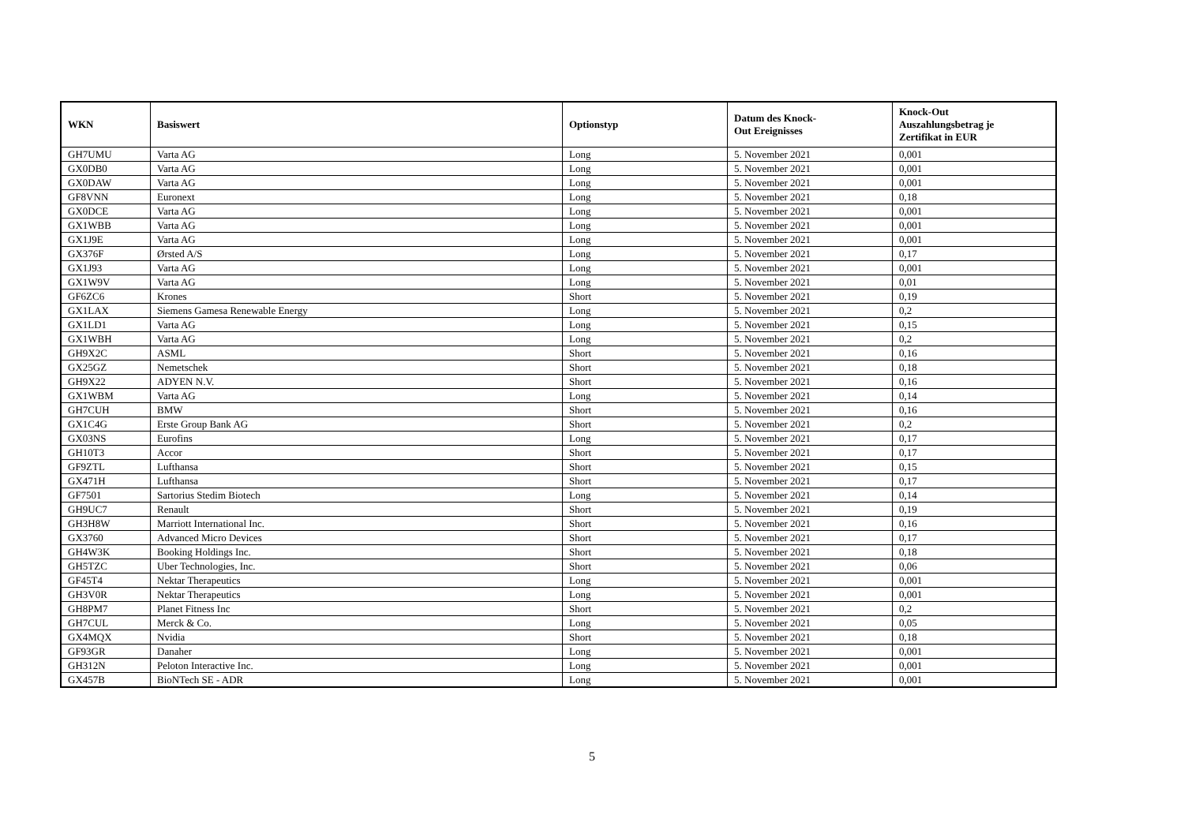| WKN | Basiswert | Optionstyp | Datum des Knock- Out Ereignisses | Knock-Out Auszahlungsbetrag je Zertifikat in EUR |
| --- | --- | --- | --- | --- |
| GH7UMU | Varta AG | Long | 5. November 2021 | 0,001 |
| GX0DB0 | Varta AG | Long | 5. November 2021 | 0,001 |
| GX0DAW | Varta AG | Long | 5. November 2021 | 0,001 |
| GF8VNN | Euronext | Long | 5. November 2021 | 0,18 |
| GX0DCE | Varta AG | Long | 5. November 2021 | 0,001 |
| GX1WBB | Varta AG | Long | 5. November 2021 | 0,001 |
| GX1J9E | Varta AG | Long | 5. November 2021 | 0,001 |
| GX376F | Ørsted A/S | Long | 5. November 2021 | 0,17 |
| GX1J93 | Varta AG | Long | 5. November 2021 | 0,001 |
| GX1W9V | Varta AG | Long | 5. November 2021 | 0,01 |
| GF6ZC6 | Krones | Short | 5. November 2021 | 0,19 |
| GX1LAX | Siemens Gamesa Renewable Energy | Long | 5. November 2021 | 0,2 |
| GX1LD1 | Varta AG | Long | 5. November 2021 | 0,15 |
| GX1WBH | Varta AG | Long | 5. November 2021 | 0,2 |
| GH9X2C | ASML | Short | 5. November 2021 | 0,16 |
| GX25GZ | Nemetschek | Short | 5. November 2021 | 0,18 |
| GH9X22 | ADYEN N.V. | Short | 5. November 2021 | 0,16 |
| GX1WBM | Varta AG | Long | 5. November 2021 | 0,14 |
| GH7CUH | BMW | Short | 5. November 2021 | 0,16 |
| GX1C4G | Erste Group Bank AG | Short | 5. November 2021 | 0,2 |
| GX03NS | Eurofins | Long | 5. November 2021 | 0,17 |
| GH10T3 | Accor | Short | 5. November 2021 | 0,17 |
| GF9ZTL | Lufthansa | Short | 5. November 2021 | 0,15 |
| GX471H | Lufthansa | Short | 5. November 2021 | 0,17 |
| GF7501 | Sartorius Stedim Biotech | Long | 5. November 2021 | 0,14 |
| GH9UC7 | Renault | Short | 5. November 2021 | 0,19 |
| GH3H8W | Marriott International Inc. | Short | 5. November 2021 | 0,16 |
| GX3760 | Advanced Micro Devices | Short | 5. November 2021 | 0,17 |
| GH4W3K | Booking Holdings Inc. | Short | 5. November 2021 | 0,18 |
| GH5TZC | Uber Technologies, Inc. | Short | 5. November 2021 | 0,06 |
| GF45T4 | Nektar Therapeutics | Long | 5. November 2021 | 0,001 |
| GH3V0R | Nektar Therapeutics | Long | 5. November 2021 | 0,001 |
| GH8PM7 | Planet Fitness Inc | Short | 5. November 2021 | 0,2 |
| GH7CUL | Merck & Co. | Long | 5. November 2021 | 0,05 |
| GX4MQX | Nvidia | Short | 5. November 2021 | 0,18 |
| GF93GR | Danaher | Long | 5. November 2021 | 0,001 |
| GH312N | Peloton Interactive Inc. | Long | 5. November 2021 | 0,001 |
| GX457B | BioNTech SE - ADR | Long | 5. November 2021 | 0,001 |
5